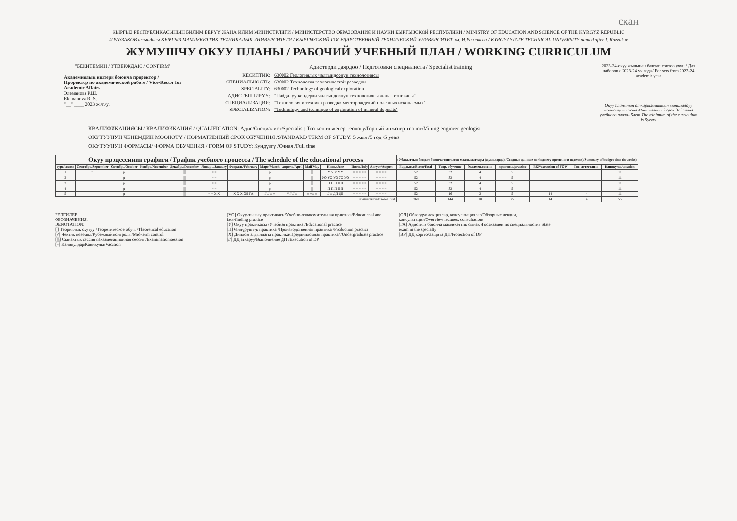скан
КЫРГЫЗ РЕСПУБЛИКАСЫНЫН БИЛИМ БЕРҮҮ ЖАНА ИЛИМ МИНИСТРЛИГИ / МИНИСТЕРСТВО ОБРАЗОВАНИЯ И НАУКИ КЫРГЫЗСКОЙ РЕСПУБЛИКИ / MINISTRY OF EDUCATION AND SCIENCE OF THE KYRGYZ REPUBLIC
И.РАЗЗАКОВ атындагы КЫРГЫЗ МАМЛЕКЕТТИК ТЕХНИКАЛЫК УНИВЕРСИТЕТИ / КЫРГЫЗСКИЙ ГОСУДАРСТВЕННЫЙ ТЕХНИЧЕСКИЙ УНИВЕРСИТЕТ им. И.Раззакова / KYRGYZ STATE TECHNICAL UNIVERSITY named after I. Razzakov
ЖУМУШЧУ ОКУУ ПЛАНЫ / РАБОЧИЙ УЧЕБНЫЙ ПЛАН / WORKING CURRICULUM
"БЕКИТЕМИН / УТВЕРЖДАЮ / CONFIRM"
Академиялык иштери боюнча проректор / Проректор по академической работе / Vice-Rector for Academic Affairs
Элеманова Р.Ш.
Elemanova R. S.
"__" ____ 2023 ж./г./y.
Адистерди даярдоо / Подготовки специалиста / Specialist training
КЕСИПТИК: 630002 Геологиялык чалгындоонун технологиясы
СПЕЦИАЛЬНОСТЬ: 630002 Технология геологической разведки
SPECIALITY: 630002 Technology of geological exploration
АДИСТЕШТИРҮҮ: "Пайдалуу кендерди чалгындоонун технологиясы жана техникасы"
СПЕЦИАЛИЗАЦИЯ: "Технология и техника разведки месторождений полезных ископаемых"
SPECIALIZATION: "Technology and technique of exploration of mineral deposits"
2023-24-окуу жылынан баштап топтоо үчүн / Для наборов с 2023-24 уч.года / For sets from 2023-24 academic year
Окуу планынын аткарылышынын минималдуу мөөнөтү - 5 жыл Минимальный срок действия учебного плана- 5лет The minimum of the curriculum is 5years
КВАЛИФИКАЦИЯСЫ / КВАЛИФИКАЦИЯ / QUALIFICATION: Адис/Специалист/Specialist: Тоо-кен инженер-геологу/Горный инженер-геолог/Mining engineer-geologist
ОКУТУУНУН ЧЕНЕМДИК МӨӨНӨТҮ / НОРМАТИВНЫЙ СРОК ОБУЧЕНИЯ /STANDARD TERM OF STUDY: 5 жыл /5 год /5 years
ОКУТУУНУН ФОРМАСЫ/ ФОРМА ОБУЧЕНИЯ / FORM OF STUDY: Күндүзгү /Очная /Full time
| Окуу процессинин графиги / График учебного процесса / The schedule of the educational process | | | | | | | | | | | | | | / Убакыттын бюджет боюнча топтолгон маалыматтары (жумаларда) /Сводные данные по бюджету времени (в неделях)/Summary of budget time (in weeks) | | | | | | |
| --- | --- | --- | --- | --- | --- | --- | --- | --- | --- | --- | --- | --- | --- | --- | --- | --- | --- | --- | --- | --- |
| курс/course | Сентябрь/September | Октябрь/October | Ноябрь/November | Декабрь/December | Январь/January | Февраль/February | Март/March | Апрель/April | Май/May | Июнь/June | Июль/July | Август/August | | Бардыгы/Всего/Total | Теор. обучение | Экзамен. сессия | практика/practice | ВКР/execution of FQW | Гос. аттестация | Каникулы/vacation |
| 1 | р | р | | ▒ | = = | | р | | ▒ | У У У У У | = = = = = | = = = = | | 52 | 32 | 4 | 5 | | | 11 |
| 2 | | р | | ▒ | = = | | р | | ▒ | УО УО УО УО УО | = = = = = | = = = = | | 52 | 32 | 4 | 5 | | | 11 |
| 3 | | р | | ▒ | = = | | р | | ▒ | П П П П П | = = = = = | = = = = | | 52 | 32 | 4 | 5 | | | 11 |
| 4 | | р | | ▒ | = = | | р | | ▒ | П П П П П | = = = = = | = = = = | | 52 | 32 | 4 | 5 | | | 11 |
| 5 | | р | | ▒ | = = X X | X X X ОЛ ГА | // // // // | // // // // | // // // // | // // ДП ДП | = = = = = | = = = = | | 52 | 16 | 2 | 5 | 14 | 4 | 11 |
| Жыйынтыгы/Итого/Total | | | | | | | | | | | | | | 260 | 144 | 18 | 25 | 14 | 4 | 55 |
БЕЛГИЛЕР:
ОБОЗНАЧЕНИЯ:
DENOTATION:
[ ] Теориялык окутуу /Теоретическое обуч. /Theoretical education
[Р] Чектик көзөмөл/Рубежный контроль /Mid-term control
[▒] Сынактык сессия /Экзаменационная сессия /Examination session
[=] Каникулдар/Каникулы/Vacation
[УО] Окуу-тааныу практикасы/Учебно-ознакомительная практика/Educational and fact-finding practice
[У] Окуу практикасы /Учебная практика /Educational practice
[П] Өндүрүштүк практика /Производственная практика /Production practice
[X] Диплом алдындагы практика/Преддипломная практика/ /Undergraduate practice
[//] ДД аткаруу/Выполнение ДП /Execution of DP
[ОЛ] Обзордук лекциялар, консультациялар/Обзорные лекции, консультации/Overview lectures, consultations
[ГА] Адистиги боюнча мамлекеттик сынак /Госэкзамен по специальности / State exam in the specialty
[ВР] ДД коргоо/Защита ДП/Protection of DP